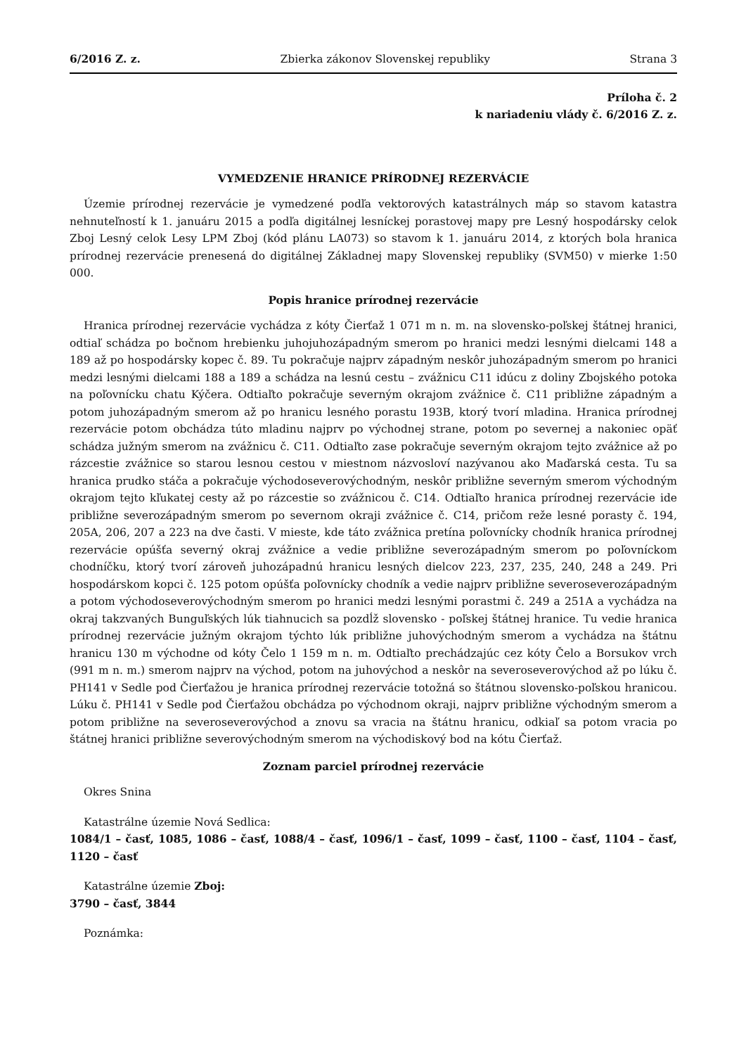6/2016 Z. z. Zbierka zákonov Slovenskej republiky Strana 3
Príloha č. 2
k nariadeniu vlády č. 6/2016 Z. z.
VYMEDZENIE HRANICE PRÍRODNEJ REZERVÁCIE
Územie prírodnej rezervácie je vymedzené podľa vektorových katastrálnych máp so stavom katastra nehnuteľností k 1. januáru 2015 a podľa digitálnej lesníckej porastovej mapy pre Lesný hospodársky celok Zboj Lesný celok Lesy LPM Zboj (kód plánu LA073) so stavom k 1. januáru 2014, z ktorých bola hranica prírodnej rezervácie prenesená do digitálnej Základnej mapy Slovenskej republiky (SVM50) v mierke 1:50 000.
Popis hranice prírodnej rezervácie
Hranica prírodnej rezervácie vychádza z kóty Čierťaž 1 071 m n. m. na slovensko-poľskej štátnej hranici, odtiaľ schádza po bočnom hrebienku juhojuhozápadným smerom po hranici medzi lesnými dielcami 148 a 189 až po hospodársky kopec č. 89. Tu pokračuje najprv západným neskôr juhozápadným smerom po hranici medzi lesnými dielcami 188 a 189 a schádza na lesnú cestu – zvážnicu C11 idúcu z doliny Zbojského potoka na poľovnícku chatu Kýčera. Odtiaľto pokračuje severným okrajom zvážnice č. C11 približne západným a potom juhozápadným smerom až po hranicu lesného porastu 193B, ktorý tvorí mladina. Hranica prírodnej rezervácie potom obchádza túto mladinu najprv po východnej strane, potom po severnej a nakoniec opäť schádza južným smerom na zvážnicu č. C11. Odtiaľto zase pokračuje severným okrajom tejto zvážnice až po rázcestie zvážnice so starou lesnou cestou v miestnom názvosloví nazývanou ako Maďarská cesta. Tu sa hranica prudko stáča a pokračuje východoseverovýchodným, neskôr približne severným smerom východným okrajom tejto kľukatej cesty až po rázcestie so zvážnicou č. C14. Odtiaľto hranica prírodnej rezervácie ide približne severozápadným smerom po severnom okraji zvážnice č. C14, pričom reže lesné porasty č. 194, 205A, 206, 207 a 223 na dve časti. V mieste, kde táto zvážnica pretína poľovnícky chodník hranica prírodnej rezervácie opúšťa severný okraj zvážnice a vedie približne severozápadným smerom po poľovníckom chodníčku, ktorý tvorí zároveň juhozápadnú hranicu lesných dielcov 223, 237, 235, 240, 248 a 249. Pri hospodárskom kopci č. 125 potom opúšťa poľovnícky chodník a vedie najprv približne severoseverozápadným a potom východoseverovýchodným smerom po hranici medzi lesnými porastmi č. 249 a 251A a vychádza na okraj takzvaných Bunguľských lúk tiahnucich sa pozdĺž slovensko - poľskej štátnej hranice. Tu vedie hranica prírodnej rezervácie južným okrajom týchto lúk približne juhovýchodným smerom a vychádza na štátnu hranicu 130 m východne od kóty Čelo 1 159 m n. m. Odtiaľto prechádzajúc cez kóty Čelo a Borsukov vrch (991 m n. m.) smerom najprv na východ, potom na juhovýchod a neskôr na severoseverovýchod až po lúku č. PH141 v Sedle pod Čierťažou je hranica prírodnej rezervácie totožná so štátnou slovensko-poľskou hranicou. Lúku č. PH141 v Sedle pod Čierťažou obchádza po východnom okraji, najprv približne východným smerom a potom približne na severoseverovýchod a znovu sa vracia na štátnu hranicu, odkiaľ sa potom vracia po štátnej hranici približne severovýchodným smerom na východiskový bod na kótu Čierťaž.
Zoznam parciel prírodnej rezervácie
Okres Snina
Katastrálne územie Nová Sedlica:
1084/1 – časť, 1085, 1086 – časť, 1088/4 – časť, 1096/1 – časť, 1099 – časť, 1100 – časť, 1104 – časť, 1120 – časť
Katastrálne územie Zboj:
3790 – časť, 3844
Poznámka: